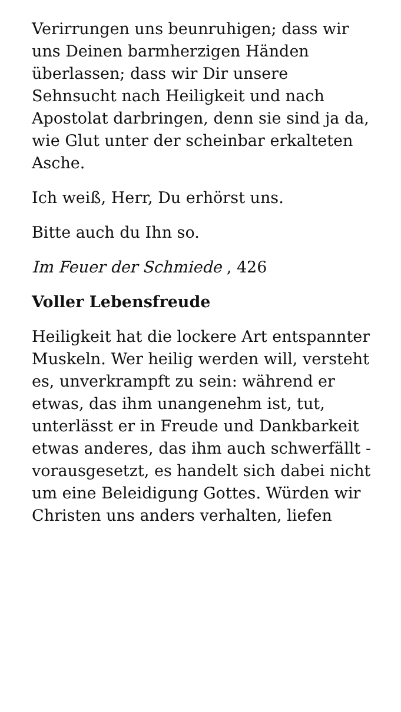Verirrungen uns beunruhigen; dass wir uns Deinen barmherzigen Händen überlassen; dass wir Dir unsere Sehnsucht nach Heiligkeit und nach Apostolat darbringen, denn sie sind ja da, wie Glut unter der scheinbar erkalteten Asche.
Ich weiß, Herr, Du erhörst uns.
Bitte auch du Ihn so.
Im Feuer der Schmiede , 426
Voller Lebensfreude
Heiligkeit hat die lockere Art entspannter Muskeln. Wer heilig werden will, versteht es, unverkrampft zu sein: während er etwas, das ihm unangenehm ist, tut, unterlässt er in Freude und Dankbarkeit etwas anderes, das ihm auch schwerfällt - vorausgesetzt, es handelt sich dabei nicht um eine Beleidigung Gottes. Würden wir Christen uns anders verhalten, liefen